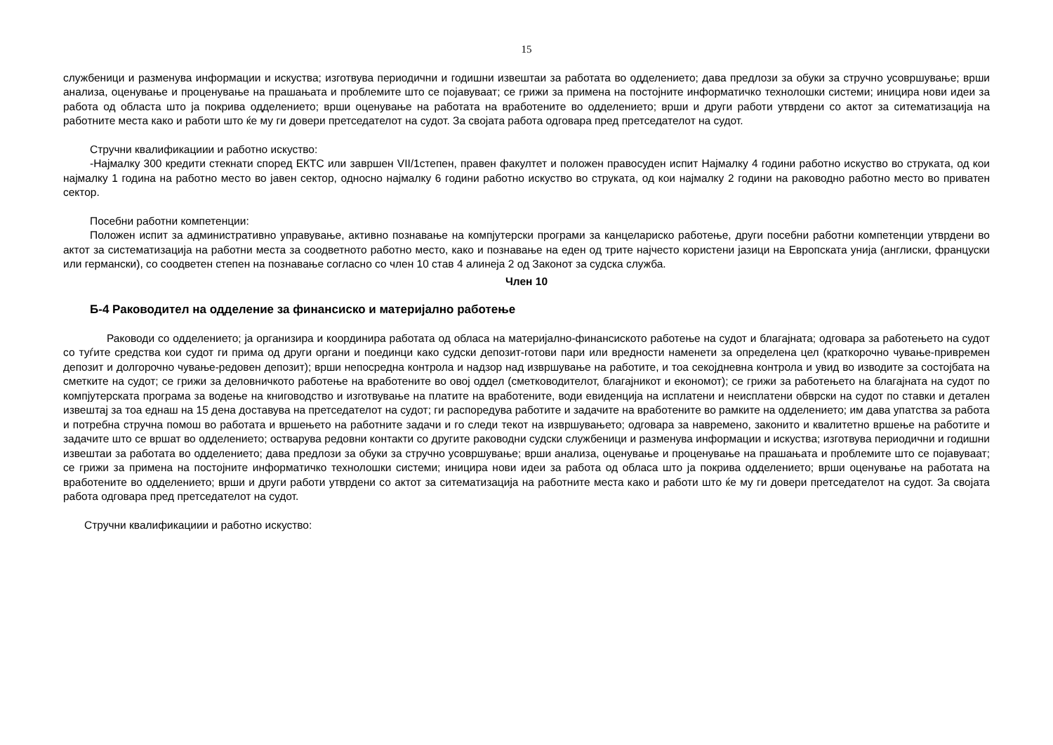15
службеници и разменува информации и искуства; изготвува периодични и годишни извештаи за работата во одделението; дава предлози за обуки за стручно усовршување; врши анализа, оценување и проценување на прашањата и проблемите што се појавуваат; се грижи за примена на постојните информатичко технолошки системи; иницира нови идеи за работа од областа што ја покрива одделението; врши оценување на работата на вработените во одделението; врши и други работи утврдени со актот за ситематизација на работните места како и работи што ќе му ги довери претседателот на судот. За својата работа одговара пред претседателот на судот.
Стручни квалификациии и работно искуство:
-Најмалку 300 кредити стекнати според ЕКТС или завршен VII/1степен, правен факултет и положен правосуден испит Најмалку 4 години работно искуство во струката, од кои најмалку 1 година на работно место во јавен сектор, односно најмалку 6 години работно искуство во струката, од кои најмалку 2 години на раководно работно место во приватен сектор.
Посебни работни компетенции:
Положен испит за административно управување, активно познавање на компјутерски програми за канцелариско работење, други посебни работни компетенции утврдени во актот за систематизација на работни места за соодветното работно место, како и познавање на еден од трите најчесто користени јазици на Европската унија (англиски, француски или германски), со соодветен степен на познавање согласно со член 10 став 4 алинеја 2 од Законот за судска служба.
Член 10
Б-4 Раководител на одделение за финансиско и материјално работење
Раководи со одделението; ја организира и координира работата од обласа на материјално-финансиското работење на судот и благајната; одговара за работењето на судот со туѓите средства кои судот ги прима од други органи и поединци како судски депозит-готови пари или вредности наменети за определена цел (краткорочно чување-привремен депозит и долгорочно чување-редовен депозит); врши непосредна контрола и надзор над извршување на работите, и тоа секојдневна контрола и увид во изводите за состојбата на сметките на судот; се грижи за деловничкото работење на вработените во овој оддел (сметководителот, благајникот и економот); се грижи за работењето на благајната на судот по компјутерската програма за водење на книговодство и изготвување на платите на вработените, води евиденција на исплатени и неисплатени обврски на судот по ставки и детален извештај за тоа еднаш на 15 дена доставува на претседателот на судот; ги распоредува работите и задачите на вработените во рамките на одделението; им дава упатства за работа и потребна стручна помош во работата и вршењето на работните задачи и го следи текот на извршувањето; одговара за навремено, законито и квалитетно вршење на работите и задачите што се вршат во одделението; остварува редовни контакти со другите раководни судски службеници и разменува информации и искуства; изготвува периодични и годишни извештаи за работата во одделението; дава предлози за обуки за стручно усовршување; врши анализа, оценување и проценување на прашањата и проблемите што се појавуваат; се грижи за примена на постојните информатичко технолошки системи; иницира нови идеи за работа од обласа што ја покрива одделението; врши оценување на работата на вработените во одделението; врши и други работи утврдени со актот за ситематизација на работните места како и работи што ќе му ги довери претседателот на судот. За својата работа одговара пред претседателот на судот.
Стручни квалификациии и работно искуство: